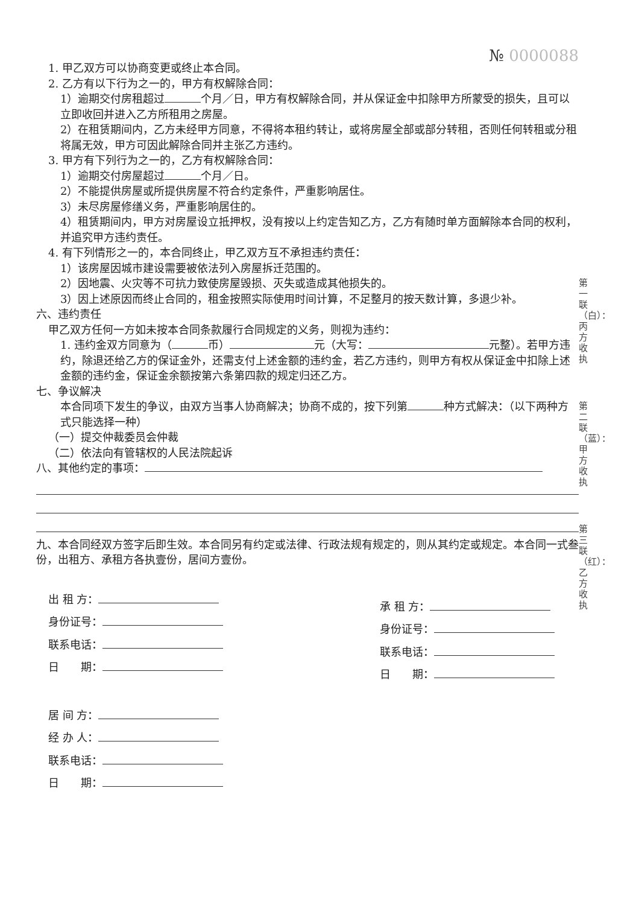№ 0000088
1. 甲乙双方可以协商变更或终止本合同。
2. 乙方有以下行为之一的，甲方有权解除合同：
1）逾期交付房租超过 个月／日，甲方有权解除合同，并从保证金中扣除甲方所蒙受的损失，且可以立即收回并进入乙方所租用之房屋。
2）在租赁期间内，乙方未经甲方同意，不得将本租约转让，或将房屋全部或部分转租，否则任何转租或分租将属无效，甲方可因此解除合同并主张乙方违约。
3. 甲方有下列行为之一的，乙方有权解除合同：
1）逾期交付房屋超过 个月／日。
2）不能提供房屋或所提供房屋不符合约定条件，严重影响居住。
3）未尽房屋修缮义务，严重影响居住的。
4）租赁期间内，甲方对房屋设立抵押权，没有按以上约定告知乙方，乙方有随时单方面解除本合同的权利，并追究甲方违约责任。
4. 有下列情形之一的，本合同终止，甲乙双方互不承担违约责任：
1）该房屋因城市建设需要被依法列入房屋拆迁范围的。
2）因地震、火灾等不可抗力致使房屋毁损、灭失或造成其他损失的。
3）因上述原因而终止合同的，租金按照实际使用时间计算，不足整月的按天数计算，多退少补。
六、违约责任
甲乙双方任何一方如未按本合同条款履行合同规定的义务，则视为违约：
1. 违约金双方同意为（ 币） 元（大写： 元整）。若甲方违约，除退还给乙方的保证金外，还需支付上述金额的违约金，若乙方违约，则甲方有权从保证金中扣除上述金额的违约金，保证金余额按第六条第四款的规定归还乙方。
七、争议解决
本合同项下发生的争议，由双方当事人协商解决；协商不成的，按下列第 种方式解决：（以下两种方式只能选择一种）
（一）提交仲裁委员会仲裁
（二）依法向有管辖权的人民法院起诉
八、其他约定的事项：
九、本合同经双方签字后即生效。本合同另有约定或法律、行政法规有规定的，则从其约定或规定。本合同一式叁份，出租方、承租方各执壹份，居间方壹份。
出 租 方：
身份证号：
联系电话：
日　　期：
承 租 方：
身份证号：
联系电话：
日　　期：
居 间 方：
经 办 人：
联系电话：
日　　期：
第一联（白）：丙方收执
第二联（蓝）：甲方收执
第三联（红）：乙方收执